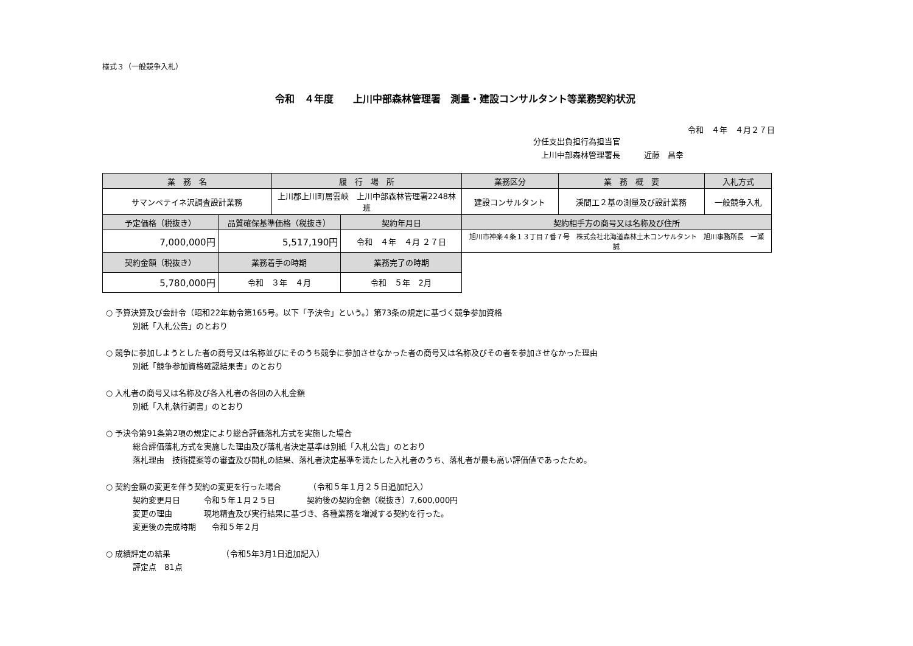様式３（一般競争入札）
令和　４年度　　上川中部森林管理署　測量・建設コンサルタント等業務契約状況
令和　４年　４月２７日
分任支出負担行為担当官
　上川中部森林管理署長　　　近藤　昌幸
| 業 務 名 | | 履 行 場 所 | | 業務区分 | 業 務 概 要 | 入札方式 |
| --- | --- | --- | --- | --- | --- | --- |
| サマンペテイネ沢調査設計業務 | | 上川郡上川町層雲峡 上川中部森林管理署2248林班 | | 建設コンサルタント | 渓間工２基の測量及び設計業務 | 一般競争入札 |
| 予定価格（税抜き） | 品質確保基準価格（税抜き） | | 契約年月日 | 契約相手方の商号又は名称及び住所 | | |
| 7,000,000円 | 5,517,190円 | | 令和 ４年 ４月 ２７日 | 旭川市神楽４条１３丁目７番７号 株式会社北海道森林土木コンサルタント 旭川事務所長 一瀬 誠 | | |
| 契約金額（税抜き） | 業務着手の時期 | | 業務完了の時期 | | | |
| 5,780,000円 | 令和 ３年 ４月 | | 令和 ５年 2月 | | | |
○ 予算決算及び会計令（昭和22年勅令第165号。以下「予決令」という。）第73条の規定に基づく競争参加資格
別紙「入札公告」のとおり
○ 競争に参加しようとした者の商号又は名称並びにそのうち競争に参加させなかった者の商号又は名称及びその者を参加させなかった理由
別紙「競争参加資格確認結果書」のとおり
○ 入札者の商号又は名称及び各入札者の各回の入札金額
別紙「入札執行調書」のとおり
○ 予決令第91条第2項の規定により総合評価落札方式を実施した場合
総合評価落札方式を実施した理由及び落札者決定基準は別紙「入札公告」のとおり
落札理由　技術提案等の審査及び開札の結果、落札者決定基準を満たした入札者のうち、落札者が最も高い評価値であったため。
○ 契約金額の変更を伴う契約の変更を行った場合　　　　（令和５年１月２５日追加記入）
契約変更月日　　　令和５年１月２５日　　　　契約後の契約金額（税抜き）7,600,000円
変更の理由　　　　現地精査及び実行結果に基づき、各種業務を増減する契約を行った。
変更後の完成時期　　令和５年２月
○ 成績評定の結果　　　　　　　（令和5年3月1日追加記入）
評定点　81点